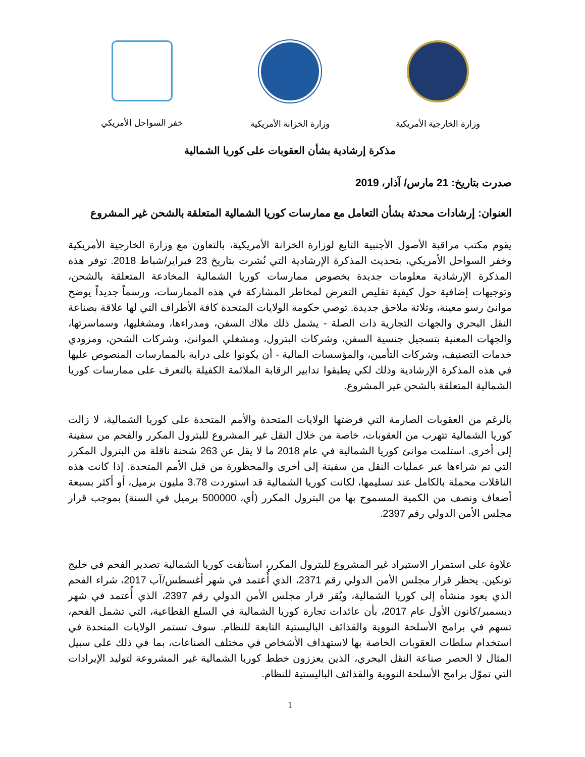وزارة الخارجية الأمريكية وزارة الخزانة الأمريكية خفر السواحل الأمريكي
مذكرة إرشادية بشأن العقوبات على كوريا الشمالية
صدرت بتاريخ: 21 مارس/ آذار، 2019
العنوان: إرشادات محدثة بشأن التعامل مع ممارسات كوريا الشمالية المتعلقة بالشحن غير المشروع
يقوم مكتب مراقبة الأصول الأجنبية التابع لوزارة الخزانة الأمريكية، بالتعاون مع وزارة الخارجية الأمريكية وخفر السواحل الأمريكي، بتحديث المذكرة الإرشادية التي نُشرت بتاريخ 23 فبراير/شباط 2018. توفر هذه المذكرة الإرشادية معلومات جديدة بخصوص ممارسات كوريا الشمالية المخادعة المتعلقة بالشحن، وتوجيهات إضافية حول كيفية تقليص التعرض لمخاطر المشاركة في هذه الممارسات، ورسماً جديداً يوضح موانئ رسو معينة، وثلاثة ملاحق جديدة. توصي حكومة الولايات المتحدة كافة الأطراف التي لها علاقة بصناعة النقل البحري والجهات التجارية ذات الصلة - يشمل ذلك ملاك السفن، ومدراءها، ومشغليها، وسماسرتها، والجهات المعنية بتسجيل جنسية السفن، وشركات البترول، ومشغلي الموانئ، وشركات الشحن، ومزودي خدمات التصنيف، وشركات التأمين، والمؤسسات المالية - أن يكونوا على دراية بالممارسات المنصوص عليها في هذه المذكرة الإرشادية وذلك لكي يطبقوا تدابير الرقابة الملائمة الكفيلة بالتعرف على ممارسات كوريا الشمالية المتعلقة بالشحن غير المشروع.
بالرغم من العقوبات الصارمة التي فرضتها الولايات المتحدة والأمم المتحدة على كوريا الشمالية، لا زالت كوريا الشمالية تتهرب من العقوبات، خاصة من خلال النقل غير المشروع للبترول المكرر والفحم من سفينة إلى أخرى. استلمت موانئ كوريا الشمالية في عام 2018 ما لا يقل عن 263 شحنة ناقلة من البترول المكرر التي تم شراءها عبر عمليات النقل من سفينة إلى أخرى والمحظورة من قبل الأمم المتحدة. إذا كانت هذه الناقلات محملة بالكامل عند تسليمها، لكانت كوريا الشمالية قد استوردت 3.78 مليون برميل، أو أكثر بسبعة أضعاف ونصف من الكمية المسموح بها من البترول المكرر (أي، 500000 برميل في السنة) بموجب قرار مجلس الأمن الدولي رقم 2397.
علاوة على استمرار الاستيراد غير المشروع للبترول المكرر، استأنفت كوريا الشمالية تصدير الفحم في خليج تونكين. يحظر قرار مجلس الأمن الدولي رقم 2371، الذي أُعتمد في شهر أغسطس/آب 2017، شراء الفحم الذي يعود منشأه إلى كوريا الشمالية، ويُقر قرار مجلس الأمن الدولي رقم 2397، الذي أُعتمد في شهر ديسمبر/كانون الأول عام 2017، بأن عائدات تجارة كوريا الشمالية في السلع القطاعية، التي تشمل الفحم، تسهم في برامج الأسلحة النووية والقذائف الباليستية التابعة للنظام. سوف تستمر الولايات المتحدة في استخدام سلطات العقوبات الخاصة بها لاستهداف الأشخاص في مختلف الصناعات، بما في ذلك على سبيل المثال لا الحصر صناعة النقل البحري، الذين يعززون خطط كوريا الشمالية غير المشروعة لتوليد الإيرادات التي تموّل برامج الأسلحة النووية والقذائف الباليستية للنظام.
1